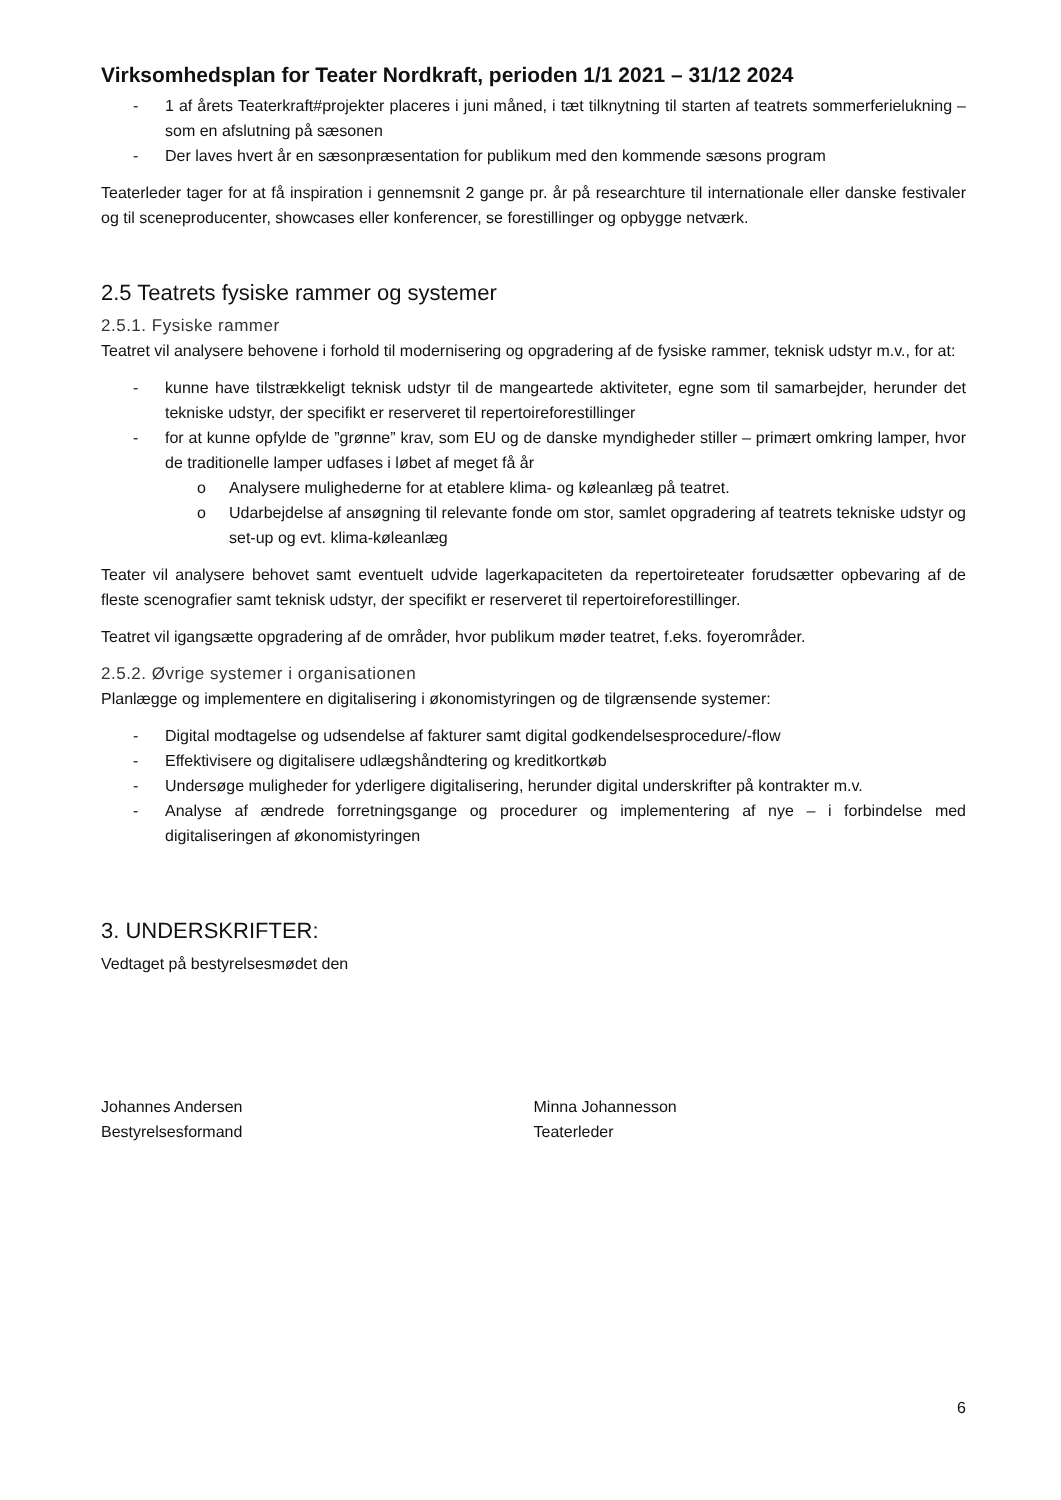Virksomhedsplan for Teater Nordkraft, perioden 1/1 2021 – 31/12 2024
- 1 af årets Teaterkraft#projekter placeres i juni måned, i tæt tilknytning til starten af teatrets sommerferielukning – som en afslutning på sæsonen
- Der laves hvert år en sæsonpræsentation for publikum med den kommende sæsons program
Teaterleder tager for at få inspiration i gennemsnit 2 gange pr. år på researchture til internationale eller danske festivaler og til sceneproducenter, showcases eller konferencer, se forestillinger og opbygge netværk.
2.5 Teatrets fysiske rammer og systemer
2.5.1. Fysiske rammer
Teatret vil analysere behovene i forhold til modernisering og opgradering af de fysiske rammer, teknisk udstyr m.v., for at:
- kunne have tilstrækkeligt teknisk udstyr til de mangeartede aktiviteter, egne som til samarbejder, herunder det tekniske udstyr, der specifikt er reserveret til repertoireforestillinger
- for at kunne opfylde de ”grønne” krav, som EU og de danske myndigheder stiller – primært omkring lamper, hvor de traditionelle lamper udfases i løbet af meget få år
o Analysere mulighederne for at etablere klima- og køleanlæg på teatret.
o Udarbejdelse af ansøgning til relevante fonde om stor, samlet opgradering af teatrets tekniske udstyr og set-up og evt. klima-køleanlæg
Teater vil analysere behovet samt eventuelt udvide lagerkapaciteten da repertoireteater forudsætter opbevaring af de fleste scenografier samt teknisk udstyr, der specifikt er reserveret til repertoireforestillinger.
Teatret vil igangsætte opgradering af de områder, hvor publikum møder teatret, f.eks. foyerområder.
2.5.2. Øvrige systemer i organisationen
Planlægge og implementere en digitalisering i økonomistyringen og de tilgrænsende systemer:
- Digital modtagelse og udsendelse af fakturer samt digital godkendelsesprocedure/-flow
- Effektivisere og digitalisere udlægshåndtering og kreditkortkøb
- Undersøge muligheder for yderligere digitalisering, herunder digital underskrifter på kontrakter m.v.
- Analyse af ændrede forretningsgange og procedurer og implementering af nye – i forbindelse med digitaliseringen af økonomistyringen
3. UNDERSKRIFTER:
Vedtaget på bestyrelsesmødet den
Johannes Andersen
Bestyrelsesformand
Minna Johannesson
Teaterleder
6